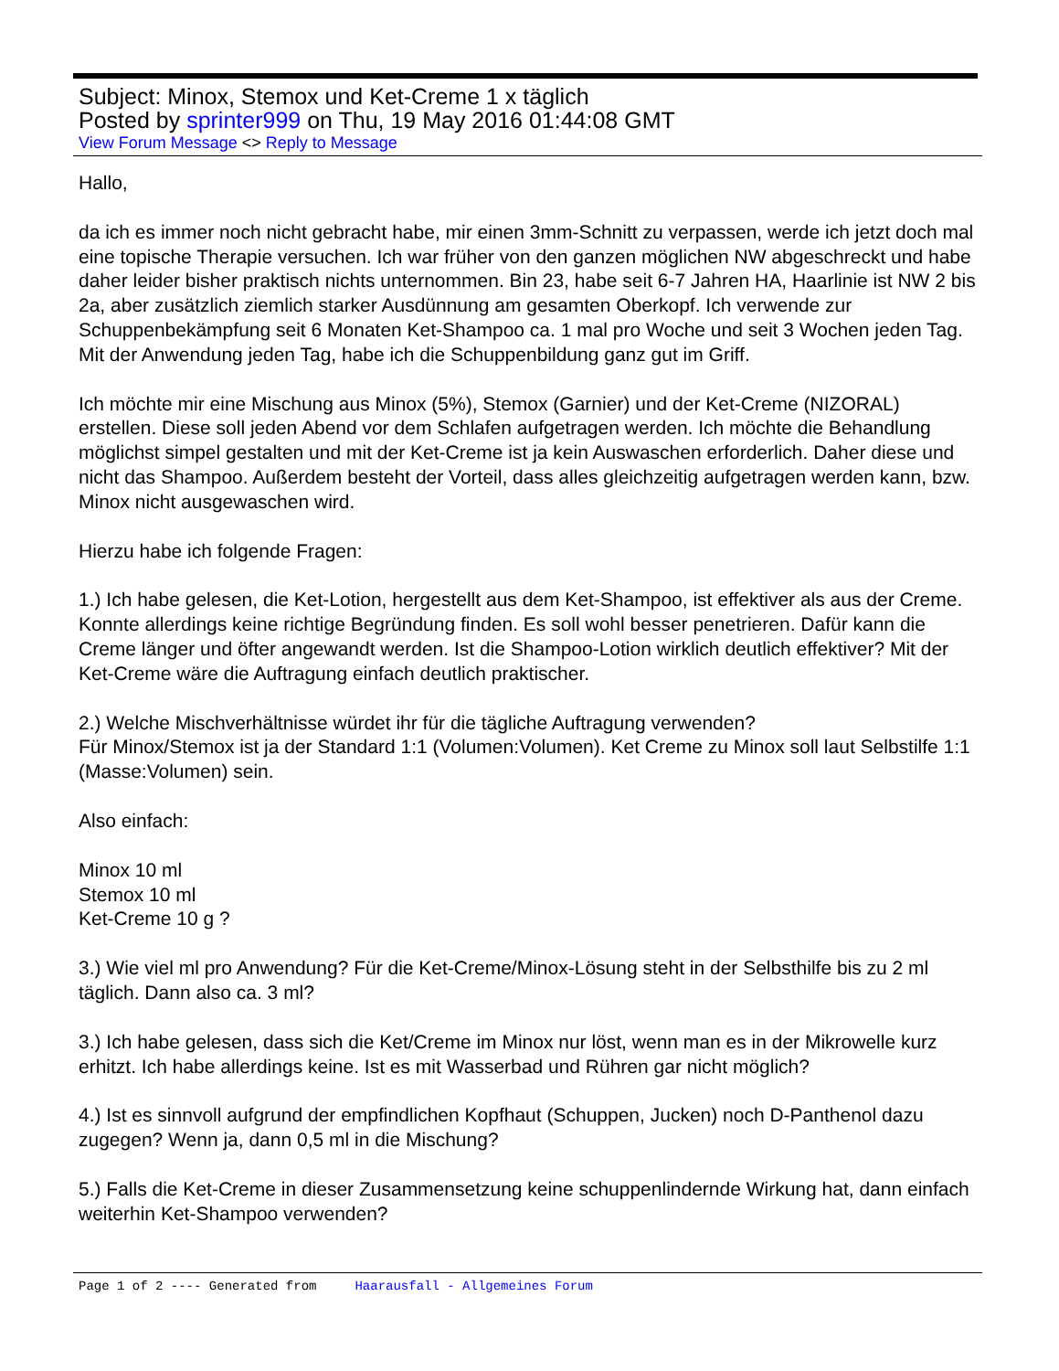Subject: Minox, Stemox und Ket-Creme 1 x täglich
Posted by sprinter999 on Thu, 19 May 2016 01:44:08 GMT
View Forum Message <> Reply to Message
Hallo,
da ich es immer noch nicht gebracht habe, mir einen 3mm-Schnitt zu verpassen, werde ich jetzt doch mal eine topische Therapie versuchen. Ich war früher von den ganzen möglichen NW abgeschreckt und habe daher leider bisher praktisch nichts unternommen. Bin 23, habe seit 6-7 Jahren HA, Haarlinie ist NW 2 bis 2a, aber zusätzlich ziemlich starker Ausdünnung am gesamten Oberkopf. Ich verwende zur Schuppenbekämpfung seit 6 Monaten Ket-Shampoo ca. 1 mal pro Woche und seit 3 Wochen jeden Tag. Mit der Anwendung jeden Tag, habe ich die Schuppenbildung ganz gut im Griff.
Ich möchte mir eine Mischung aus Minox (5%), Stemox (Garnier) und der Ket-Creme (NIZORAL) erstellen. Diese soll jeden Abend vor dem Schlafen aufgetragen werden. Ich möchte die Behandlung möglichst simpel gestalten und mit der Ket-Creme ist ja kein Auswaschen erforderlich. Daher diese und nicht das Shampoo. Außerdem besteht der Vorteil, dass alles gleichzeitig aufgetragen werden kann, bzw. Minox nicht ausgewaschen wird.
Hierzu habe ich folgende Fragen:
1.) Ich habe gelesen, die Ket-Lotion, hergestellt aus dem Ket-Shampoo, ist effektiver als aus der Creme. Konnte allerdings keine richtige Begründung finden. Es soll wohl besser penetrieren. Dafür kann die Creme länger und öfter angewandt werden. Ist die Shampoo-Lotion wirklich deutlich effektiver? Mit der Ket-Creme wäre die Auftragung einfach deutlich praktischer.
2.) Welche Mischverhältnisse würdet ihr für die tägliche Auftragung verwenden?
Für Minox/Stemox ist ja der Standard 1:1 (Volumen:Volumen). Ket Creme zu Minox soll laut Selbstilfe 1:1 (Masse:Volumen) sein.
Also einfach:
Minox 10 ml
Stemox 10 ml
Ket-Creme 10 g ?
3.) Wie viel ml pro Anwendung? Für die Ket-Creme/Minox-Lösung steht in der Selbsthilfe bis zu 2 ml täglich. Dann also ca. 3 ml?
3.) Ich habe gelesen, dass sich die Ket/Creme im Minox nur löst, wenn man es in der Mikrowelle kurz erhitzt. Ich habe allerdings keine. Ist es mit Wasserbad und Rühren gar nicht möglich?
4.) Ist es sinnvoll aufgrund der empfindlichen Kopfhaut (Schuppen, Jucken) noch D-Panthenol dazu zugegen? Wenn ja, dann 0,5 ml in die Mischung?
5.) Falls die Ket-Creme in dieser Zusammensetzung keine schuppenlindernde Wirkung hat, dann einfach weiterhin Ket-Shampoo verwenden?
Page 1 of 2 ---- Generated from Haarausfall - Allgemeines Forum